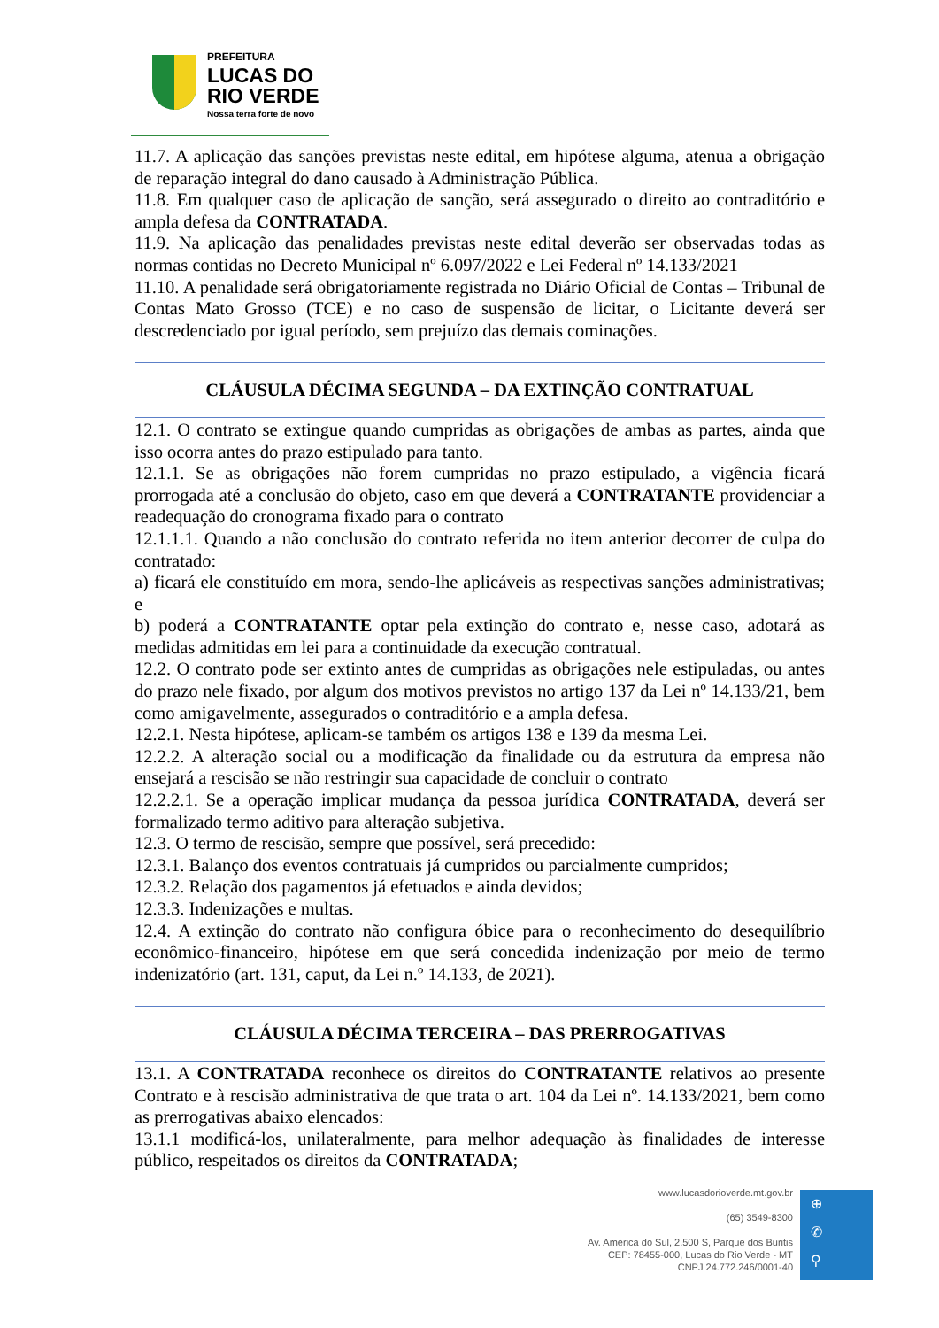PREFEITURA
LUCAS DO
RIO VERDE
Nossa terra forte de novo
11.7. A aplicação das sanções previstas neste edital, em hipótese alguma, atenua a obrigação de reparação integral do dano causado à Administração Pública.
11.8. Em qualquer caso de aplicação de sanção, será assegurado o direito ao contraditório e ampla defesa da CONTRATADA.
11.9. Na aplicação das penalidades previstas neste edital deverão ser observadas todas as normas contidas no Decreto Municipal nº 6.097/2022 e Lei Federal nº 14.133/2021
11.10. A penalidade será obrigatoriamente registrada no Diário Oficial de Contas – Tribunal de Contas Mato Grosso (TCE) e no caso de suspensão de licitar, o Licitante deverá ser descredenciado por igual período, sem prejuízo das demais cominações.
CLÁUSULA DÉCIMA SEGUNDA – DA EXTINÇÃO CONTRATUAL
12.1. O contrato se extingue quando cumpridas as obrigações de ambas as partes, ainda que isso ocorra antes do prazo estipulado para tanto.
12.1.1. Se as obrigações não forem cumpridas no prazo estipulado, a vigência ficará prorrogada até a conclusão do objeto, caso em que deverá a CONTRATANTE providenciar a readequação do cronograma fixado para o contrato
12.1.1.1. Quando a não conclusão do contrato referida no item anterior decorrer de culpa do contratado:
a) ficará ele constituído em mora, sendo-lhe aplicáveis as respectivas sanções administrativas; e
b) poderá a CONTRATANTE optar pela extinção do contrato e, nesse caso, adotará as medidas admitidas em lei para a continuidade da execução contratual.
12.2. O contrato pode ser extinto antes de cumpridas as obrigações nele estipuladas, ou antes do prazo nele fixado, por algum dos motivos previstos no artigo 137 da Lei nº 14.133/21, bem como amigavelmente, assegurados o contraditório e a ampla defesa.
12.2.1. Nesta hipótese, aplicam-se também os artigos 138 e 139 da mesma Lei.
12.2.2. A alteração social ou a modificação da finalidade ou da estrutura da empresa não ensejará a rescisão se não restringir sua capacidade de concluir o contrato
12.2.2.1. Se a operação implicar mudança da pessoa jurídica CONTRATADA, deverá ser formalizado termo aditivo para alteração subjetiva.
12.3. O termo de rescisão, sempre que possível, será precedido:
12.3.1. Balanço dos eventos contratuais já cumpridos ou parcialmente cumpridos;
12.3.2. Relação dos pagamentos já efetuados e ainda devidos;
12.3.3. Indenizações e multas.
12.4. A extinção do contrato não configura óbice para o reconhecimento do desequilíbrio econômico-financeiro, hipótese em que será concedida indenização por meio de termo indenizatório (art. 131, caput, da Lei n.º 14.133, de 2021).
CLÁUSULA DÉCIMA TERCEIRA – DAS PRERROGATIVAS
13.1. A CONTRATADA reconhece os direitos do CONTRATANTE relativos ao presente Contrato e à rescisão administrativa de que trata o art. 104 da Lei nº. 14.133/2021, bem como as prerrogativas abaixo elencados:
13.1.1 modificá-los, unilateralmente, para melhor adequação às finalidades de interesse público, respeitados os direitos da CONTRATADA;
www.lucasdorioverde.mt.gov.br
(65) 3549-8300
Av. América do Sul, 2.500 S, Parque dos Buritis
CEP: 78455-000, Lucas do Rio Verde - MT
CNPJ 24.772.246/0001-40
⊕
✆
⚲